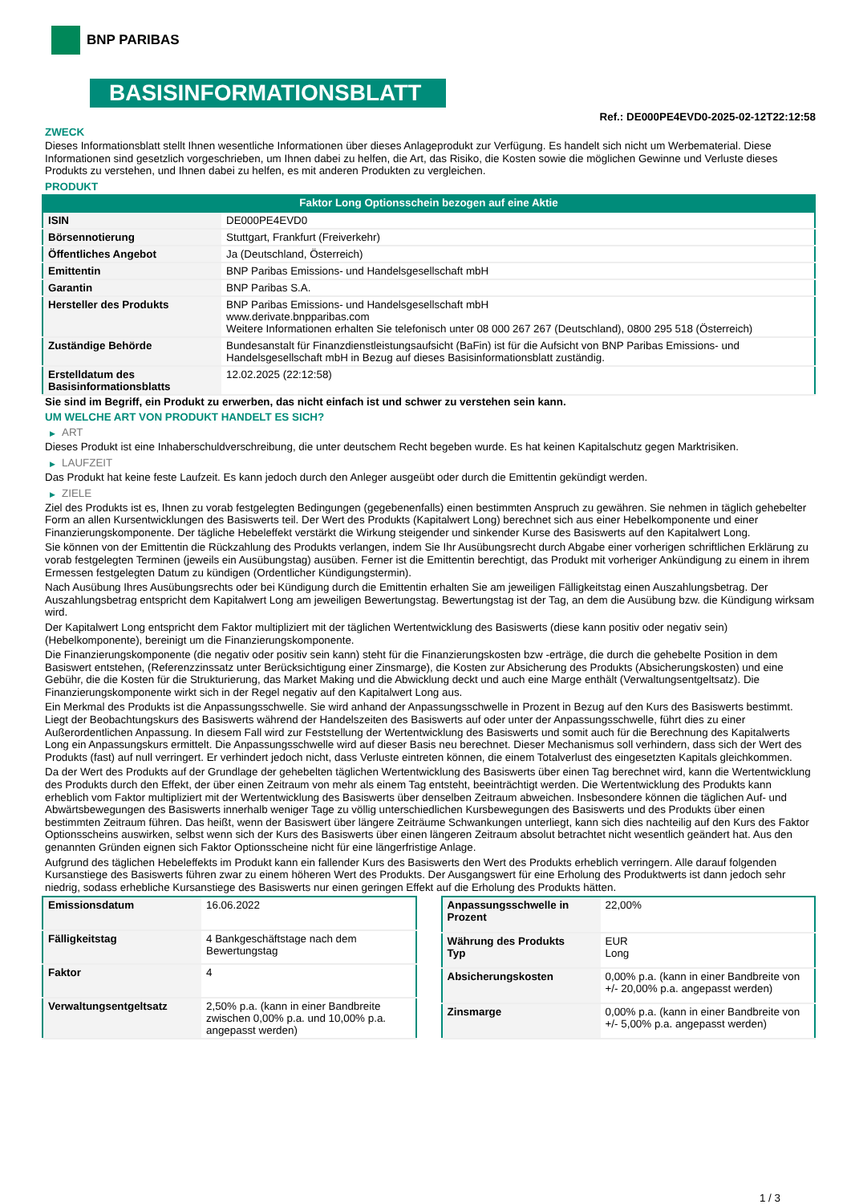BNP PARIBAS
BASISINFORMATIONSBLATT
Ref.: DE000PE4EVD0-2025-02-12T22:12:58
ZWECK
Dieses Informationsblatt stellt Ihnen wesentliche Informationen über dieses Anlageprodukt zur Verfügung. Es handelt sich nicht um Werbematerial. Diese Informationen sind gesetzlich vorgeschrieben, um Ihnen dabei zu helfen, die Art, das Risiko, die Kosten sowie die möglichen Gewinne und Verluste dieses Produkts zu verstehen, und Ihnen dabei zu helfen, es mit anderen Produkten zu vergleichen.
PRODUKT
Faktor Long Optionsschein bezogen auf eine Aktie
| ISIN | DE000PE4EVD0 |
| Börsennotierung | Stuttgart, Frankfurt (Freiverkehr) |
| Öffentliches Angebot | Ja (Deutschland, Österreich) |
| Emittentin | BNP Paribas Emissions- und Handelsgesellschaft mbH |
| Garantin | BNP Paribas S.A. |
| Hersteller des Produkts | BNP Paribas Emissions- und Handelsgesellschaft mbH www.derivate.bnpparibas.com Weitere Informationen erhalten Sie telefonisch unter 08 000 267 267 (Deutschland), 0800 295 518 (Österreich) |
| Zuständige Behörde | Bundesanstalt für Finanzdienstleistungsaufsicht (BaFin) ist für die Aufsicht von BNP Paribas Emissions- und Handelsgesellschaft mbH in Bezug auf dieses Basisinformationsblatt zuständig. |
| Erstelldatum des Basisinformationsblatts | 12.02.2025 (22:12:58) |
Sie sind im Begriff, ein Produkt zu erwerben, das nicht einfach ist und schwer zu verstehen sein kann.
UM WELCHE ART VON PRODUKT HANDELT ES SICH?
▶ ART
Dieses Produkt ist eine Inhaberschuldverschreibung, die unter deutschem Recht begeben wurde. Es hat keinen Kapitalschutz gegen Marktrisiken.
▶ LAUFZEIT
Das Produkt hat keine feste Laufzeit. Es kann jedoch durch den Anleger ausgeübt oder durch die Emittentin gekündigt werden.
▶ ZIELE
Ziel des Produkts ist es, Ihnen zu vorab festgelegten Bedingungen (gegebenenfalls) einen bestimmten Anspruch zu gewähren. Sie nehmen in täglich gehebelter Form an allen Kursentwicklungen des Basiswerts teil. Der Wert des Produkts (Kapitalwert Long) berechnet sich aus einer Hebelkomponente und einer Finanzierungskomponente. Der tägliche Hebeleffekt verstärkt die Wirkung steigender und sinkender Kurse des Basiswerts auf den Kapitalwert Long.
Sie können von der Emittentin die Rückzahlung des Produkts verlangen, indem Sie Ihr Ausübungsrecht durch Abgabe einer vorherigen schriftlichen Erklärung zu vorab festgelegten Terminen (jeweils ein Ausübungstag) ausüben. Ferner ist die Emittentin berechtigt, das Produkt mit vorheriger Ankündigung zu einem in ihrem Ermessen festgelegten Datum zu kündigen (Ordentlicher Kündigungstermin).
Nach Ausübung Ihres Ausübungsrechts oder bei Kündigung durch die Emittentin erhalten Sie am jeweiligen Fälligkeitstag einen Auszahlungsbetrag. Der Auszahlungsbetrag entspricht dem Kapitalwert Long am jeweiligen Bewertungstag. Bewertungstag ist der Tag, an dem die Ausübung bzw. die Kündigung wirksam wird.
Der Kapitalwert Long entspricht dem Faktor multipliziert mit der täglichen Wertentwicklung des Basiswerts (diese kann positiv oder negativ sein) (Hebelkomponente), bereinigt um die Finanzierungskomponente.
Die Finanzierungskomponente (die negativ oder positiv sein kann) steht für die Finanzierungskosten bzw -erträge, die durch die gehebelte Position in dem Basiswert entstehen, (Referenzzinssatz unter Berücksichtigung einer Zinsmarge), die Kosten zur Absicherung des Produkts (Absicherungskosten) und eine Gebühr, die die Kosten für die Strukturierung, das Market Making und die Abwicklung deckt und auch eine Marge enthält (Verwaltungsentgeltsatz). Die Finanzierungskomponente wirkt sich in der Regel negativ auf den Kapitalwert Long aus.
Ein Merkmal des Produkts ist die Anpassungsschwelle. Sie wird anhand der Anpassungsschwelle in Prozent in Bezug auf den Kurs des Basiswerts bestimmt. Liegt der Beobachtungskurs des Basiswerts während der Handelszeiten des Basiswerts auf oder unter der Anpassungsschwelle, führt dies zu einer Außerordentlichen Anpassung. In diesem Fall wird zur Feststellung der Wertentwicklung des Basiswerts und somit auch für die Berechnung des Kapitalwerts Long ein Anpassungskurs ermittelt. Die Anpassungsschwelle wird auf dieser Basis neu berechnet. Dieser Mechanismus soll verhindern, dass sich der Wert des Produkts (fast) auf null verringert. Er verhindert jedoch nicht, dass Verluste eintreten können, die einem Totalverlust des eingesetzten Kapitals gleichkommen.
Da der Wert des Produkts auf der Grundlage der gehebelten täglichen Wertentwicklung des Basiswerts über einen Tag berechnet wird, kann die Wertentwicklung des Produkts durch den Effekt, der über einen Zeitraum von mehr als einem Tag entsteht, beeinträchtigt werden. Die Wertentwicklung des Produkts kann erheblich vom Faktor multipliziert mit der Wertentwicklung des Basiswerts über denselben Zeitraum abweichen. Insbesondere können die täglichen Auf- und Abwärtsbewegungen des Basiswerts innerhalb weniger Tage zu völlig unterschiedlichen Kursbewegungen des Basiswerts und des Produkts über einen bestimmten Zeitraum führen. Das heißt, wenn der Basiswert über längere Zeiträume Schwankungen unterliegt, kann sich dies nachteilig auf den Kurs des Faktor Optionsscheins auswirken, selbst wenn sich der Kurs des Basiswerts über einen längeren Zeitraum absolut betrachtet nicht wesentlich geändert hat. Aus den genannten Gründen eignen sich Faktor Optionsscheine nicht für eine längerfristige Anlage.
Aufgrund des täglichen Hebeleffekts im Produkt kann ein fallender Kurs des Basiswerts den Wert des Produkts erheblich verringern. Alle darauf folgenden Kursanstiege des Basiswerts führen zwar zu einem höheren Wert des Produkts. Der Ausgangswert für eine Erholung des Produktwerts ist dann jedoch sehr niedrig, sodass erhebliche Kursanstiege des Basiswerts nur einen geringen Effekt auf die Erholung des Produkts hätten.
| Emissionsdatum | 16.06.2022 |
| Fälligkeitstag | 4 Bankgeschäftstage nach dem Bewertungstag |
| Faktor | 4 |
| Verwaltungsentgeltsatz | 2,50% p.a. (kann in einer Bandbreite zwischen 0,00% p.a. und 10,00% p.a. angepasst werden) |
| Anpassungsschwelle in Prozent | 22,00% |
| Währung des Produkts Typ | EUR Long |
| Absicherungskosten | 0,00% p.a. (kann in einer Bandbreite von +/- 20,00% p.a. angepasst werden) |
| Zinsmarge | 0,00% p.a. (kann in einer Bandbreite von +/- 5,00% p.a. angepasst werden) |
1 / 3